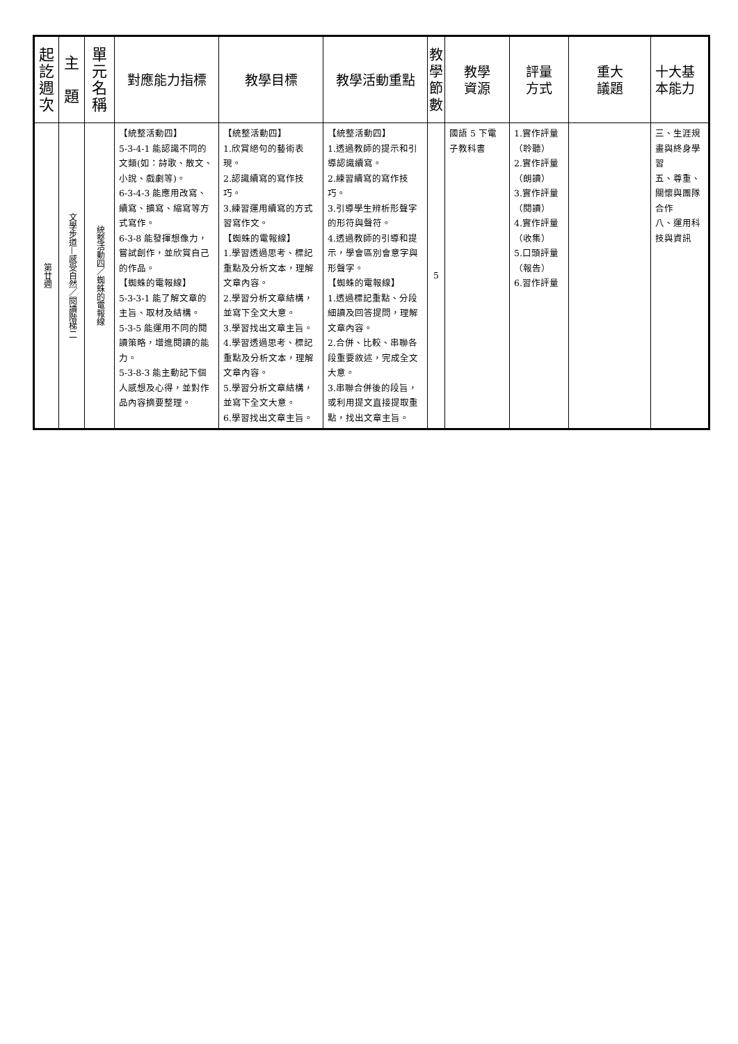| 起 訖 週 次 | 主 題 | 單 元 名 稱 | 對應能力指標 | 教學目標 | 教學活動重點 | 教 學 節 數 | 教學 資源 | 評量 方式 | 重大 議題 | 十大基 本能力 |
| --- | --- | --- | --- | --- | --- | --- | --- | --- | --- | --- |
| 第廿週 | 文學步道—感受自然／閱讀階梯二 | 統整活動四／蜘蛛的電報線 | 【統整活動四】 5-3-4-1 能認識不同的文類(如：詩歌、散文、小說、戲劇等)。 6-3-4-3 能應用改寫、續寫、擴寫、縮寫等方式寫作。 6-3-8 能發揮想像力，嘗試創作，並欣賞自己的作品。 【蜘蛛的電報線】 5-3-3-1 能了解文章的主旨、取材及結構。 5-3-5 能運用不同的閱讀策略，增進閱讀的能力。 5-3-8-3 能主動記下個人感想及心得，並對作品內容摘要整理。 | 【統整活動四】 1.欣賞絕句的藝術表現。 2.認識續寫的寫作技巧。 3.練習運用續寫的方式習寫作文。 【蜘蛛的電報線】 1.學習透過思考、標記重點及分析文本，理解文章內容。 2.學習分析文章結構，並寫下全文大意。 3.學習找出文章主旨。 4.學習透過思考、標記重點及分析文本，理解文章內容。 5.學習分析文章結構，並寫下全文大意。 6.學習找出文章主旨。 | 【統整活動四】 1.透過教師的提示和引導認識續寫。 2.練習續寫的寫作技巧。 3.引導學生辨析形聲字的形符與聲符。 4.透過教師的引導和提示，學會區別會意字與形聲字。 【蜘蛛的電報線】 1.透過標記重點、分段細讀及回答提問，理解文章內容。 2.合併、比較、串聯各段重要敘述，完成全文大意。 3.串聯合併後的段旨，或利用提文直接提取重點，找出文章主旨。 | 5 | 國語 5 下電子教科書 | 1.實作評量 （聆聽） 2.實作評量 （朗讀） 3.實作評量 （閱讀） 4.實作評量 （收集） 5.口頭評量 （報告） 6.習作評量 | | 三、生涯規畫與終身學習 五、尊重、關懷與團隊合作 八、運用科技與資訊 |